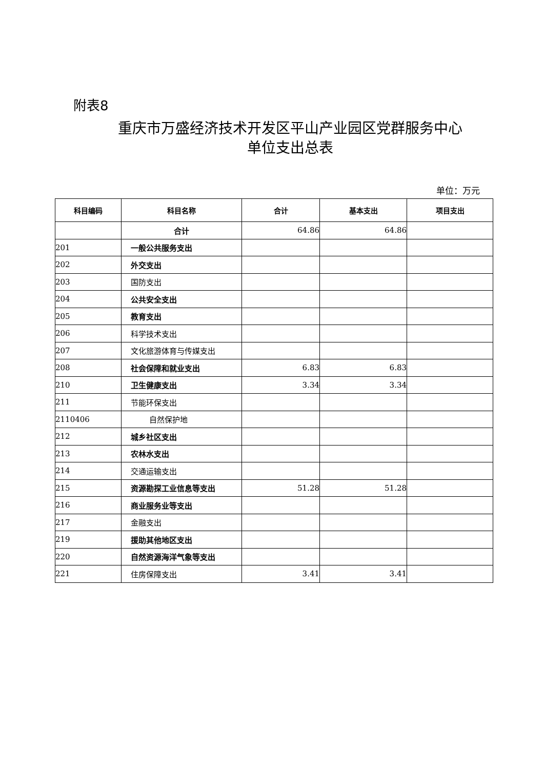附表8
重庆市万盛经济技术开发区平山产业园区党群服务中心
单位支出总表
单位：万元
| 科目编码 | 科目名称 | 合计 | 基本支出 | 项目支出 |
| --- | --- | --- | --- | --- |
| | 合计 | 64.86 | 64.86 | |
| 201 | 一般公共服务支出 | | | |
| 202 | 外交支出 | | | |
| 203 | 国防支出 | | | |
| 204 | 公共安全支出 | | | |
| 205 | 教育支出 | | | |
| 206 | 科学技术支出 | | | |
| 207 | 文化旅游体育与传媒支出 | | | |
| 208 | 社会保障和就业支出 | 6.83 | 6.83 | |
| 210 | 卫生健康支出 | 3.34 | 3.34 | |
| 211 | 节能环保支出 | | | |
| 2110406 | 自然保护地 | | | |
| 212 | 城乡社区支出 | | | |
| 213 | 农林水支出 | | | |
| 214 | 交通运输支出 | | | |
| 215 | 资源勘探工业信息等支出 | 51.28 | 51.28 | |
| 216 | 商业服务业等支出 | | | |
| 217 | 金融支出 | | | |
| 219 | 援助其他地区支出 | | | |
| 220 | 自然资源海洋气象等支出 | | | |
| 221 | 住房保障支出 | 3.41 | 3.41 | |